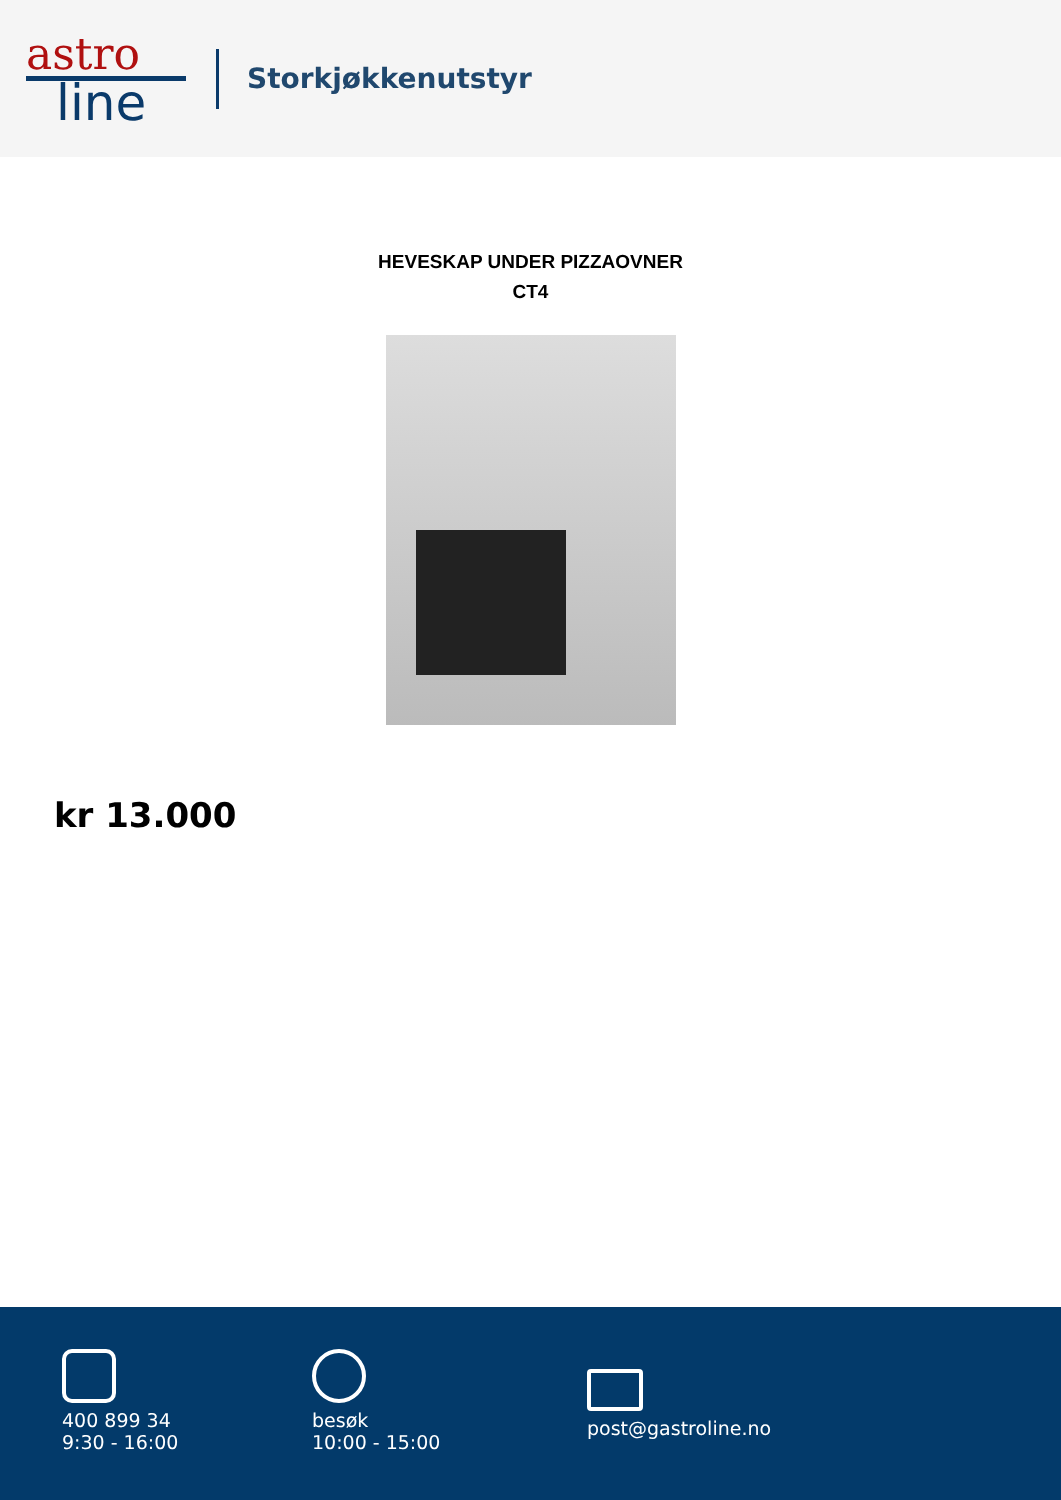astro
line
Storkjøkkenutstyr
HEVESKAP UNDER PIZZAOVNER
CT4
kr 13.000
400 899 34
9:30 - 16:00
besøk
10:00 - 15:00
post@gastroline.no